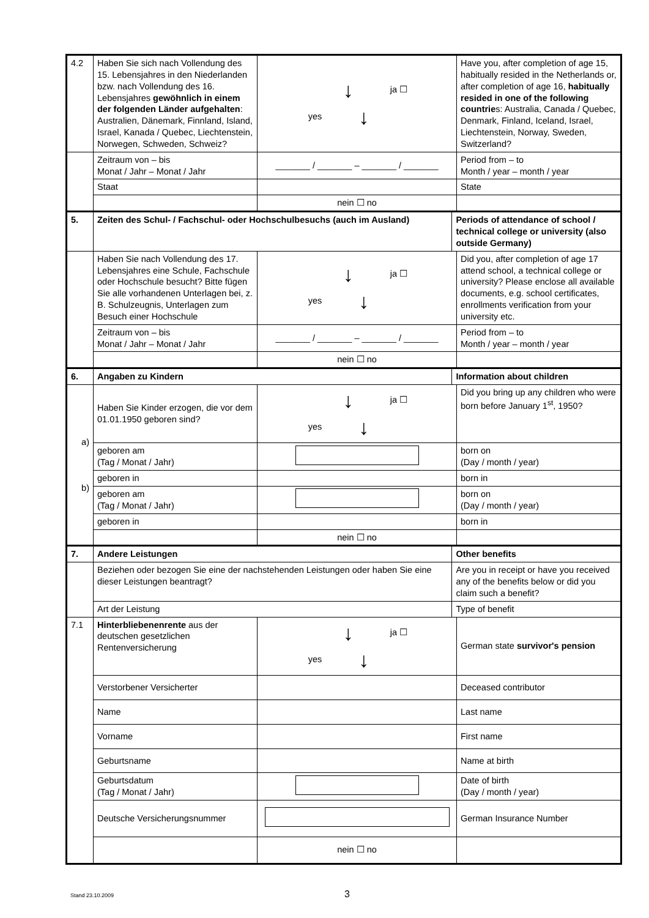| 4.2 | Haben Sie sich nach Vollendung des 15. Lebensjahres in den Niederlanden bzw. nach Vollendung des 16. Lebensjahres gewöhnlich in einem der folgenden Länder aufgehalten : Australien, Dänemark, Finnland, Island, Israel, Kanada / Quebec, Liechtenstein, Norwegen, Schweden, Schweiz? | ↓ ja ☐ yes ↓ | | Have you, after completion of age 15, habitually resided in the Netherlands or, after completion of age 16, habitually resided in one of the following countrie s: Australia, Canada / Quebec, Denmark, Finland, Iceland, Israel, Liechtenstein, Norway, Sweden, Switzerland? |
| | Zeitraum von – bis Monat / Jahr – Monat / Jahr | _______ / _______ – _______ / _______ | | Period from – to Month / year – month / year |
| | Staat | | | State |
| | | nein ☐ no | | |
| 5. | Zeiten des Schul- / Fachschul- oder Hochschulbesuchs (auch im Ausland) | | Periods of attendance of school / technical college or university (also outside Germany) | |
| | Haben Sie nach Vollendung des 17. Lebensjahres eine Schule, Fachschule oder Hochschule besucht? Bitte fügen Sie alle vorhandenen Unterlagen bei, z. B. Schulzeugnis, Unterlagen zum Besuch einer Hochschule | ↓ ja ☐ yes ↓ | | Did you, after completion of age 17 attend school, a technical college or university? Please enclose all available documents, e.g. school certificates, enrollments verification from your university etc. |
| | Zeitraum von – bis Monat / Jahr – Monat / Jahr | _______ / _______ – _______ / _______ | | Period from – to Month / year – month / year |
| | | nein ☐ no | | |
| 6. | Angaben zu Kindern | | Information about children | |
| a) b) | Haben Sie Kinder erzogen, die vor dem 01.01.1950 geboren sind? | ↓ ja ☐ yes ↓ | | Did you bring up any children who were born before January 1<sup>st</sup>, 1950? |
| | geboren am (Tag / Monat / Jahr) | | | born on (Day / month / year) |
| | geboren in | | | born in |
| | geboren am (Tag / Monat / Jahr) | | | born on (Day / month / year) |
| | geboren in | | | born in |
| | | nein ☐ no | | |
| 7. | Andere Leistungen | | Other benefits | |
| | Beziehen oder bezogen Sie eine der nachstehenden Leistungen oder haben Sie eine dieser Leistungen beantragt? | | Are you in receipt or have you received any of the benefits below or did you claim such a benefit? | |
| | Art der Leistung | | Type of benefit | |
| 7.1 | Hinterbliebenenrente aus der deutschen gesetzlichen Rentenversicherung | ↓ ja ☐ yes ↓ | | German state survivor's pension |
| | Verstorbener Versicherter | | | Deceased contributor |
| | Name | | | Last name |
| | Vorname | | | First name |
| | Geburtsname | | | Name at birth |
| | Geburtsdatum (Tag / Monat / Jahr) | | | Date of birth (Day / month / year) |
| | Deutsche Versicherungsnummer | | | German Insurance Number |
| | | nein ☐ no | | |
Stand 23.10.2009 3